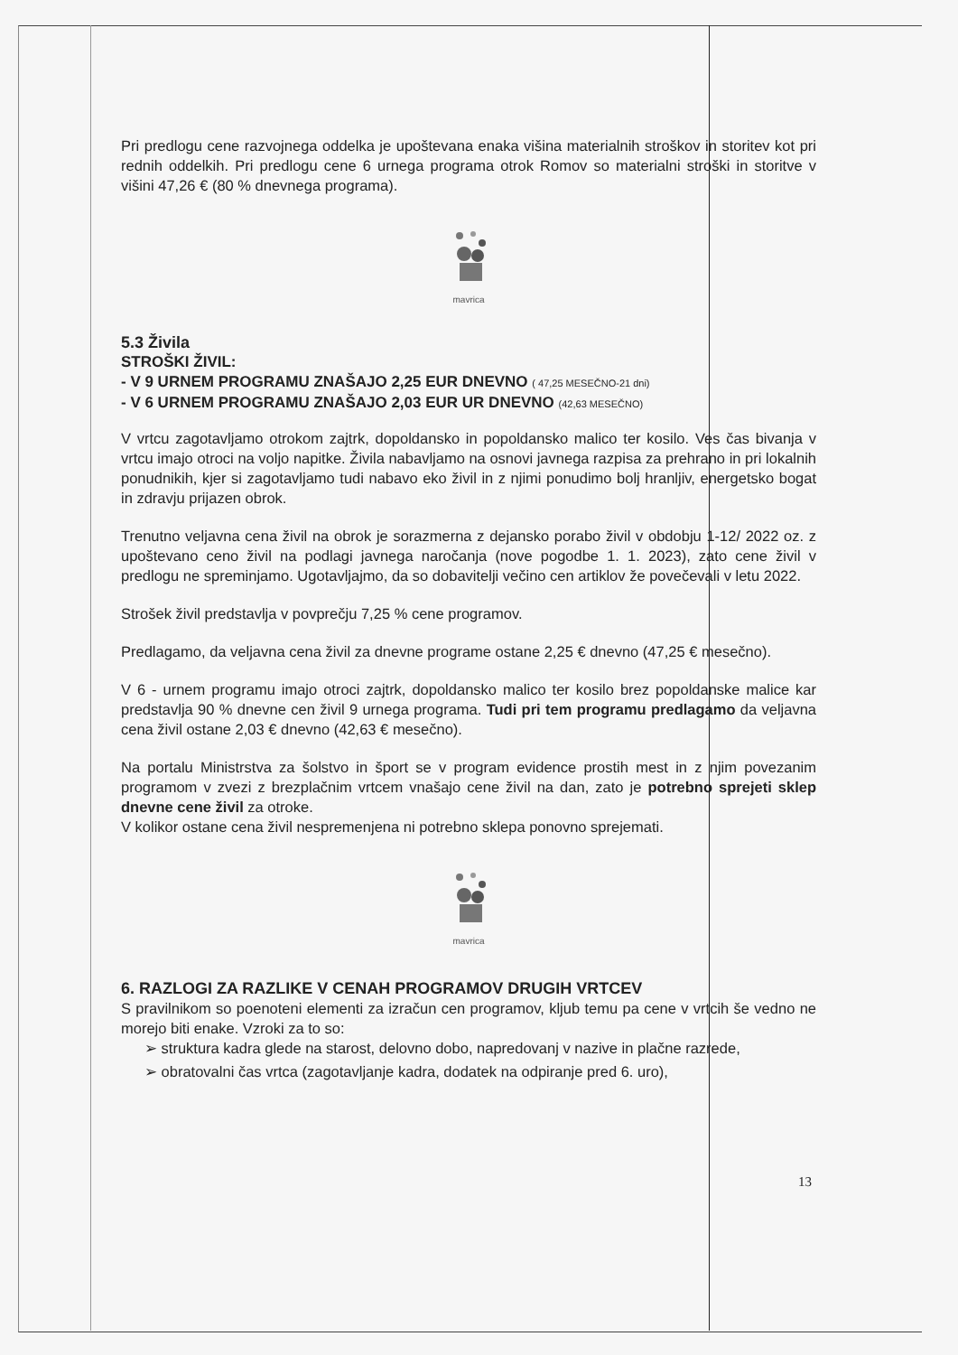Pri predlogu cene razvojnega oddelka je upoštevana enaka višina materialnih stroškov in storitev kot pri rednih oddelkih. Pri predlogu cene 6 urnega programa otrok Romov so materialni stroški in storitve v višini 47,26 € (80 % dnevnega programa).
mavrica
5.3 Živila
STROŠKI ŽIVIL:
- V 9 URNEM PROGRAMU ZNAŠAJO 2,25 EUR DNEVNO ( 47,25 MESEČNO-21 dni)
- V 6 URNEM PROGRAMU ZNAŠAJO 2,03 EUR UR DNEVNO (42,63 MESEČNO)
V vrtcu zagotavljamo otrokom zajtrk, dopoldansko in popoldansko malico ter kosilo. Ves čas bivanja v vrtcu imajo otroci na voljo napitke. Živila nabavljamo na osnovi javnega razpisa za prehrano in pri lokalnih ponudnikih, kjer si zagotavljamo tudi nabavo eko živil in z njimi ponudimo bolj hranljiv, energetsko bogat in zdravju prijazen obrok.
Trenutno veljavna cena živil na obrok je sorazmerna z dejansko porabo živil v obdobju 1-12/ 2022 oz. z upoštevano ceno živil na podlagi javnega naročanja (nove pogodbe 1. 1. 2023), zato cene živil v predlogu ne spreminjamo. Ugotavljajmo, da so dobavitelji večino cen artiklov že povečevali v letu 2022.
Strošek živil predstavlja v povprečju 7,25 % cene programov.
Predlagamo, da veljavna cena živil za dnevne programe ostane 2,25 € dnevno (47,25 € mesečno).
V 6 - urnem programu imajo otroci zajtrk, dopoldansko malico ter kosilo brez popoldanske malice kar predstavlja 90 % dnevne cen živil 9 urnega programa. Tudi pri tem programu predlagamo da veljavna cena živil ostane 2,03 € dnevno (42,63 € mesečno).
Na portalu Ministrstva za šolstvo in šport se v program evidence prostih mest in z njim povezanim programom v zvezi z brezplačnim vrtcem vnašajo cene živil na dan, zato je potrebno sprejeti sklep dnevne cene živil za otroke.
V kolikor ostane cena živil nespremenjena ni potrebno sklepa ponovno sprejemati.
mavrica
6. RAZLOGI ZA RAZLIKE V CENAH PROGRAMOV DRUGIH VRTCEV
S pravilnikom so poenoteni elementi za izračun cen programov, kljub temu pa cene v vrtcih še vedno ne morejo biti enake. Vzroki za to so:
➢ struktura kadra glede na starost, delovno dobo, napredovanj v nazive in plačne razrede,
➢ obratovalni čas vrtca (zagotavljanje kadra, dodatek na odpiranje pred 6. uro),
13